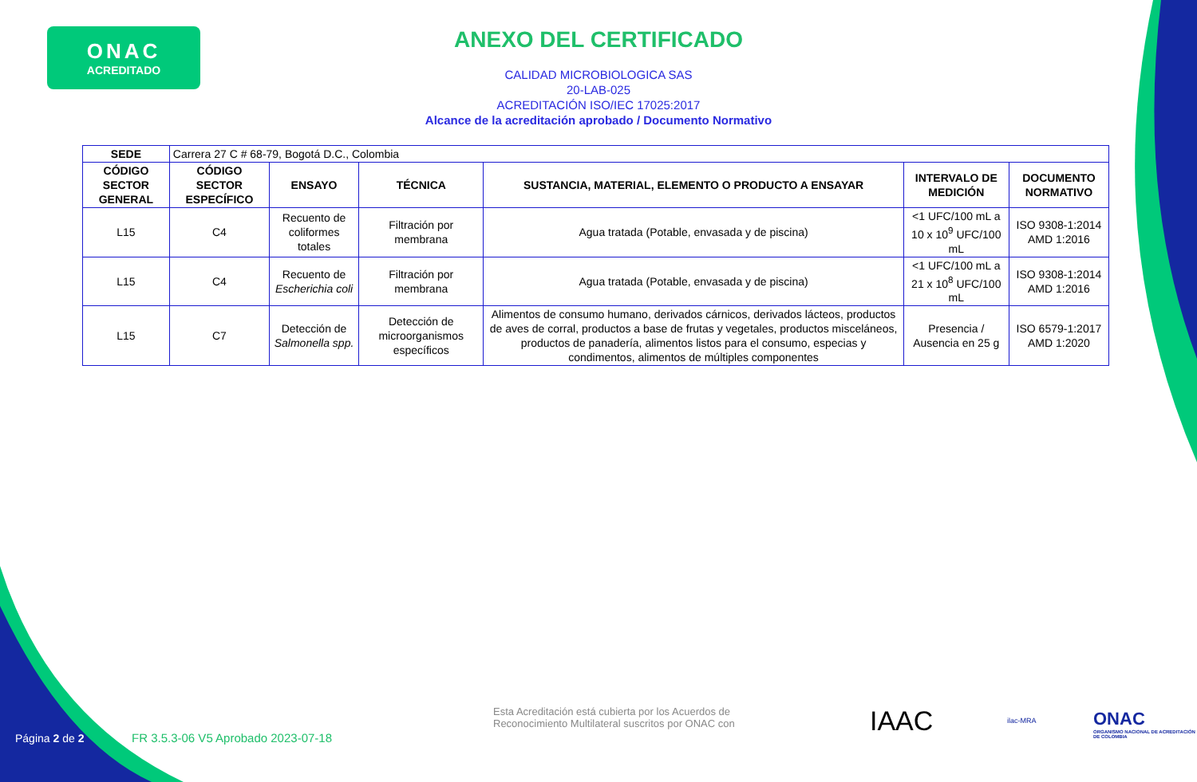ONAC
ACREDITADO
ANEXO DEL CERTIFICADO
CALIDAD MICROBIOLOGICA SAS
20-LAB-025
ACREDITACIÓN ISO/IEC 17025:2017
Alcance de la acreditación aprobado / Documento Normativo
| SEDE | Carrera 27 C # 68-79, Bogotá D.C., Colombia | | | | | |
| CÓDIGO SECTOR GENERAL | CÓDIGO SECTOR ESPECÍFICO | ENSAYO | TÉCNICA | SUSTANCIA, MATERIAL, ELEMENTO O PRODUCTO A ENSAYAR | INTERVALO DE MEDICIÓN | DOCUMENTO NORMATIVO |
| L15 | C4 | Recuento de coliformes totales | Filtración por membrana | Agua tratada (Potable, envasada y de piscina) | <1 UFC/100 mL a 10 x 10<sup>9</sup> UFC/100 mL | ISO 9308-1:2014 AMD 1:2016 |
| L15 | C4 | Recuento de Escherichia coli | Filtración por membrana | Agua tratada (Potable, envasada y de piscina) | <1 UFC/100 mL a 21 x 10<sup>8</sup> UFC/100 mL | ISO 9308-1:2014 AMD 1:2016 |
| L15 | C7 | Detección de Salmonella spp. | Detección de microorganismos específicos | Alimentos de consumo humano, derivados cárnicos, derivados lácteos, productos de aves de corral, productos a base de frutas y vegetales, productos misceláneos, productos de panadería, alimentos listos para el consumo, especias y condimentos, alimentos de múltiples componentes | Presencia / Ausencia en 25 g | ISO 6579-1:2017 AMD 1:2020 |
Esta Acreditación está cubierta por los Acuerdos de Reconocimiento Multilateral suscritos por ONAC con
IAAC ilac-MRA
ONAC
ORGANISMO NACIONAL DE ACREDITACIÓN DE COLOMBIA
Página 2 de 2
FR 3.5.3-06 V5 Aprobado 2023-07-18